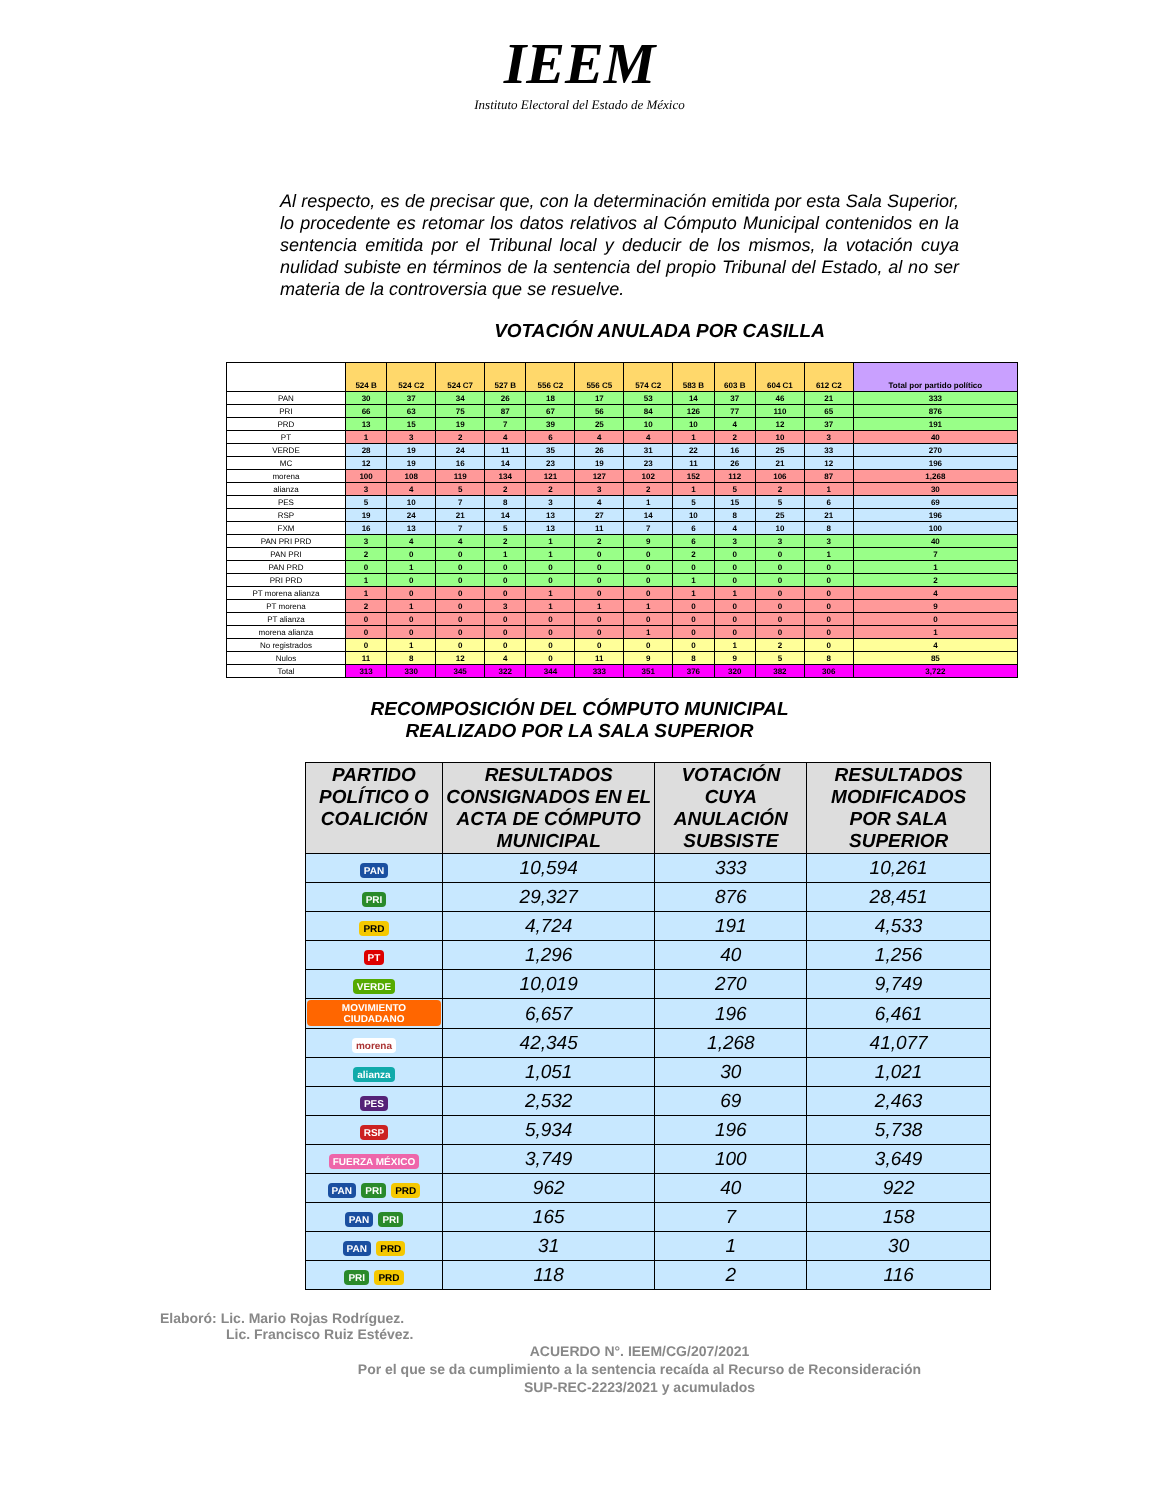IEEM
Instituto Electoral del Estado de México
Al respecto, es de precisar que, con la determinación emitida por esta Sala Superior, lo procedente es retomar los datos relativos al Cómputo Municipal contenidos en la sentencia emitida por el Tribunal local y deducir de los mismos, la votación cuya nulidad subiste en términos de la sentencia del propio Tribunal del Estado, al no ser materia de la controversia que se resuelve.
VOTACIÓN ANULADA POR CASILLA
| | 524 B | 524 C2 | 524 C7 | 527 B | 556 C2 | 556 C5 | 574 C2 | 583 B | 603 B | 604 C1 | 612 C2 | Total por partido político |
| --- | --- | --- | --- | --- | --- | --- | --- | --- | --- | --- | --- | --- |
| PAN | 30 | 37 | 34 | 26 | 18 | 17 | 53 | 14 | 37 | 46 | 21 | 333 |
| PRI | 66 | 63 | 75 | 87 | 67 | 56 | 84 | 126 | 77 | 110 | 65 | 876 |
| PRD | 13 | 15 | 19 | 7 | 39 | 25 | 10 | 10 | 4 | 12 | 37 | 191 |
| PT | 1 | 3 | 2 | 4 | 6 | 4 | 4 | 1 | 2 | 10 | 3 | 40 |
| VERDE | 28 | 19 | 24 | 11 | 35 | 26 | 31 | 22 | 16 | 25 | 33 | 270 |
| MC | 12 | 19 | 16 | 14 | 23 | 19 | 23 | 11 | 26 | 21 | 12 | 196 |
| morena | 100 | 108 | 119 | 134 | 121 | 127 | 102 | 152 | 112 | 106 | 87 | 1,268 |
| alianza | 3 | 4 | 5 | 2 | 2 | 3 | 2 | 1 | 5 | 2 | 1 | 30 |
| PES | 5 | 10 | 7 | 8 | 3 | 4 | 1 | 5 | 15 | 5 | 6 | 69 |
| RSP | 19 | 24 | 21 | 14 | 13 | 27 | 14 | 10 | 8 | 25 | 21 | 196 |
| FXM | 16 | 13 | 7 | 5 | 13 | 11 | 7 | 6 | 4 | 10 | 8 | 100 |
| PAN PRI PRD | 3 | 4 | 4 | 2 | 1 | 2 | 9 | 6 | 3 | 3 | 3 | 40 |
| PAN PRI | 2 | 0 | 0 | 1 | 1 | 0 | 0 | 2 | 0 | 0 | 1 | 7 |
| PAN PRD | 0 | 1 | 0 | 0 | 0 | 0 | 0 | 0 | 0 | 0 | 0 | 1 |
| PRI PRD | 1 | 0 | 0 | 0 | 0 | 0 | 0 | 1 | 0 | 0 | 0 | 2 |
| PT morena alianza | 1 | 0 | 0 | 0 | 1 | 0 | 0 | 1 | 1 | 0 | 0 | 4 |
| PT morena | 2 | 1 | 0 | 3 | 1 | 1 | 1 | 0 | 0 | 0 | 0 | 9 |
| PT alianza | 0 | 0 | 0 | 0 | 0 | 0 | 0 | 0 | 0 | 0 | 0 | 0 |
| morena alianza | 0 | 0 | 0 | 0 | 0 | 0 | 1 | 0 | 0 | 0 | 0 | 1 |
| No registrados | 0 | 1 | 0 | 0 | 0 | 0 | 0 | 0 | 1 | 2 | 0 | 4 |
| Nulos | 11 | 8 | 12 | 4 | 0 | 11 | 9 | 8 | 9 | 5 | 8 | 85 |
| Total | 313 | 330 | 345 | 322 | 344 | 333 | 351 | 376 | 320 | 382 | 306 | 3,722 |
RECOMPOSICIÓN DEL CÓMPUTO MUNICIPAL
REALIZADO POR LA SALA SUPERIOR
| PARTIDO POLÍTICO O COALICIÓN | RESULTADOS CONSIGNADOS EN EL ACTA DE CÓMPUTO MUNICIPAL | VOTACIÓN CUYA ANULACIÓN SUBSISTE | RESULTADOS MODIFICADOS POR SALA SUPERIOR |
| --- | --- | --- | --- |
| PAN | 10,594 | 333 | 10,261 |
| PRI | 29,327 | 876 | 28,451 |
| PRD | 4,724 | 191 | 4,533 |
| PT | 1,296 | 40 | 1,256 |
| VERDE | 10,019 | 270 | 9,749 |
| MOVIMIENTO CIUDADANO | 6,657 | 196 | 6,461 |
| morena | 42,345 | 1,268 | 41,077 |
| alianza | 1,051 | 30 | 1,021 |
| PES | 2,532 | 69 | 2,463 |
| RSP | 5,934 | 196 | 5,738 |
| FUERZA MÉXICO | 3,749 | 100 | 3,649 |
| PAN PRI PRD | 962 | 40 | 922 |
| PAN PRI | 165 | 7 | 158 |
| PAN PRD | 31 | 1 | 30 |
| PRI PRD | 118 | 2 | 116 |
Elaboró: Lic. Mario Rojas Rodríguez.
Lic. Francisco Ruiz Estévez.
ACUERDO N°. IEEM/CG/207/2021
Por el que se da cumplimiento a la sentencia recaída al Recurso de Reconsideración
SUP-REC-2223/2021 y acumulados